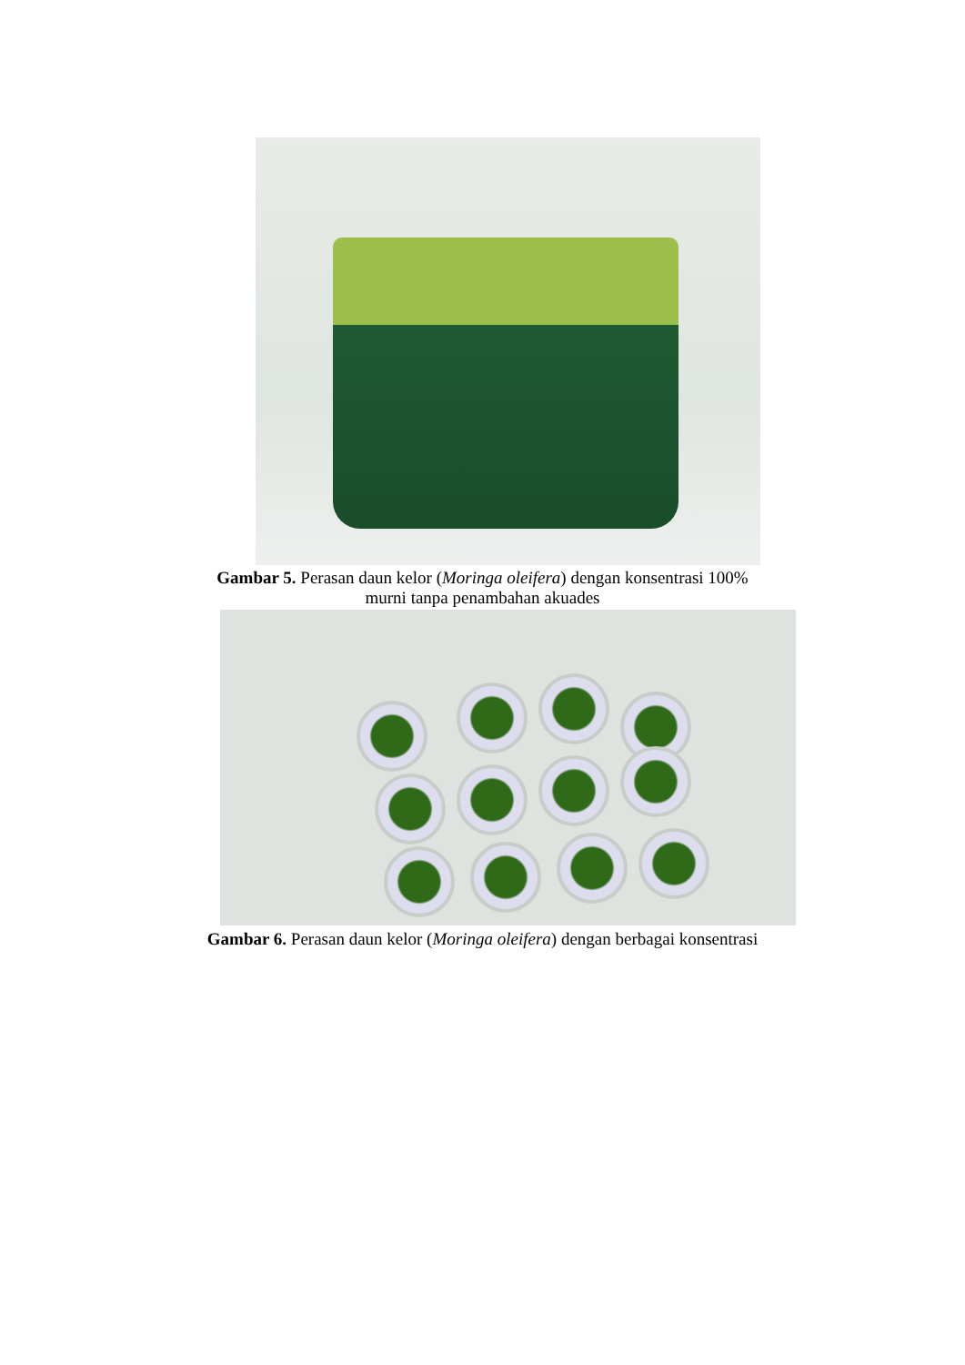Gambar 5. Perasan daun kelor (Moringa oleifera) dengan konsentrasi 100%
murni tanpa penambahan akuades
Gambar 6. Perasan daun kelor (Moringa oleifera) dengan berbagai konsentrasi